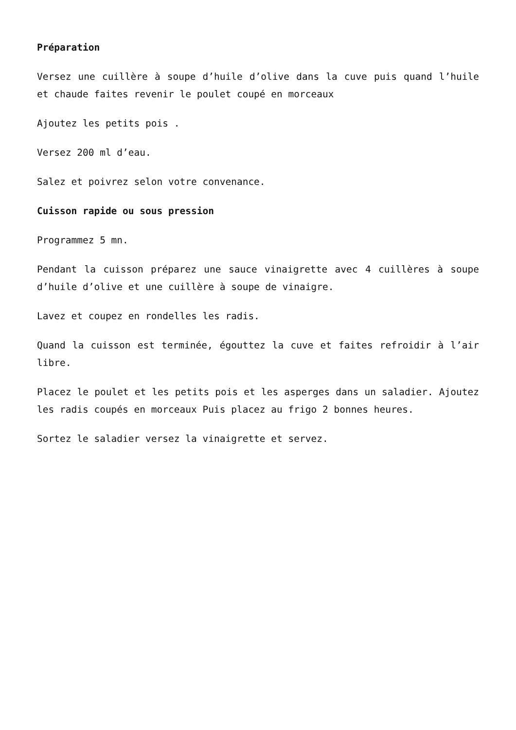Préparation
Versez une cuillère à soupe d’huile d’olive dans la cuve puis quand l’huile et chaude faites revenir le poulet coupé en morceaux
Ajoutez les petits pois .
Versez 200 ml d’eau.
Salez et poivrez selon votre convenance.
Cuisson rapide ou sous pression
Programmez 5 mn.
Pendant la cuisson préparez une sauce vinaigrette avec 4 cuillères à soupe d’huile d’olive et une cuillère à soupe de vinaigre.
Lavez et coupez en rondelles les radis.
Quand la cuisson est terminée, égouttez la cuve et faites refroidir à l’air libre.
Placez le poulet et les petits pois et les asperges dans un saladier. Ajoutez les radis coupés en morceaux Puis placez au frigo 2 bonnes heures.
Sortez le saladier versez la vinaigrette et servez.